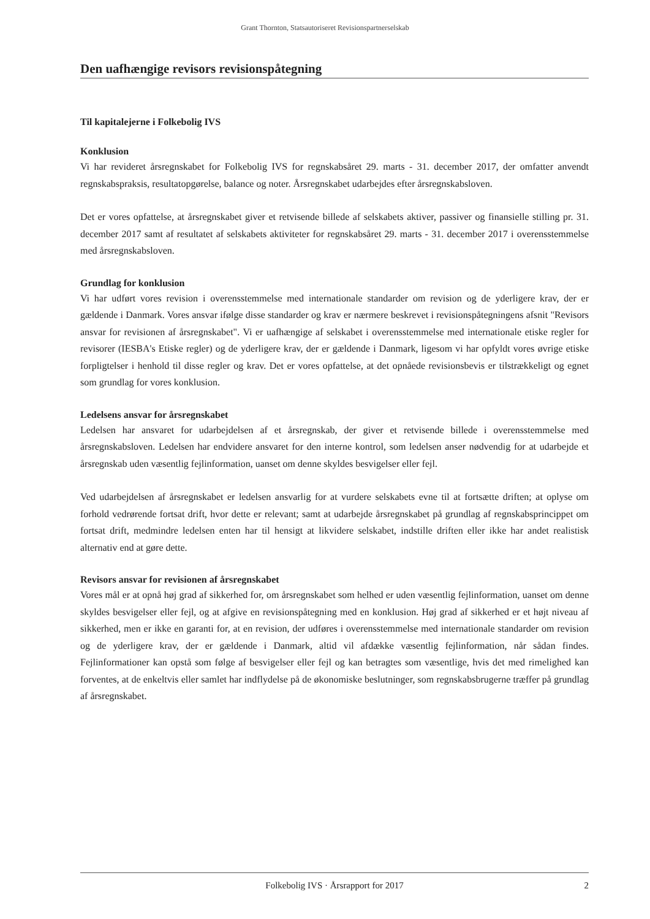Grant Thornton, Statsautoriseret Revisionspartnerselskab
Den uafhængige revisors revisionspåtegning
Til kapitalejerne i Folkebolig IVS
Konklusion
Vi har revideret årsregnskabet for Folkebolig IVS for regnskabsåret 29. marts - 31. december 2017, der omfatter anvendt regnskabspraksis, resultatopgørelse, balance og noter. Årsregnskabet udarbejdes efter årsregnskabsloven.
Det er vores opfattelse, at årsregnskabet giver et retvisende billede af selskabets aktiver, passiver og finansielle stilling pr. 31. december 2017 samt af resultatet af selskabets aktiviteter for regnskabsåret 29. marts - 31. december 2017 i overensstemmelse med årsregnskabsloven.
Grundlag for konklusion
Vi har udført vores revision i overensstemmelse med internationale standarder om revision og de yderligere krav, der er gældende i Danmark. Vores ansvar ifølge disse standarder og krav er nærmere beskrevet i revisionspåtegningens afsnit "Revisors ansvar for revisionen af årsregnskabet". Vi er uafhængige af selskabet i overensstemmelse med internationale etiske regler for revisorer (IESBA's Etiske regler) og de yderligere krav, der er gældende i Danmark, ligesom vi har opfyldt vores øvrige etiske forpligtelser i henhold til disse regler og krav. Det er vores opfattelse, at det opnåede revisionsbevis er tilstrækkeligt og egnet som grundlag for vores konklusion.
Ledelsens ansvar for årsregnskabet
Ledelsen har ansvaret for udarbejdelsen af et årsregnskab, der giver et retvisende billede i overensstemmelse med årsregnskabsloven. Ledelsen har endvidere ansvaret for den interne kontrol, som ledelsen anser nødvendig for at udarbejde et årsregnskab uden væsentlig fejlinformation, uanset om denne skyldes besvigelser eller fejl.
Ved udarbejdelsen af årsregnskabet er ledelsen ansvarlig for at vurdere selskabets evne til at fortsætte driften; at oplyse om forhold vedrørende fortsat drift, hvor dette er relevant; samt at udarbejde årsregnskabet på grundlag af regnskabsprincippet om fortsat drift, medmindre ledelsen enten har til hensigt at likvidere selskabet, indstille driften eller ikke har andet realistisk alternativ end at gøre dette.
Revisors ansvar for revisionen af årsregnskabet
Vores mål er at opnå høj grad af sikkerhed for, om årsregnskabet som helhed er uden væsentlig fejlinformation, uanset om denne skyldes besvigelser eller fejl, og at afgive en revisionspåtegning med en konklusion. Høj grad af sikkerhed er et højt niveau af sikkerhed, men er ikke en garanti for, at en revision, der udføres i overensstemmelse med internationale standarder om revision og de yderligere krav, der er gældende i Danmark, altid vil afdække væsentlig fejlinformation, når sådan findes. Fejlinformationer kan opstå som følge af besvigelser eller fejl og kan betragtes som væsentlige, hvis det med rimelighed kan forventes, at de enkeltvis eller samlet har indflydelse på de økonomiske beslutninger, som regnskabsbrugerne træffer på grundlag af årsregnskabet.
Folkebolig IVS · Årsrapport for 2017 2